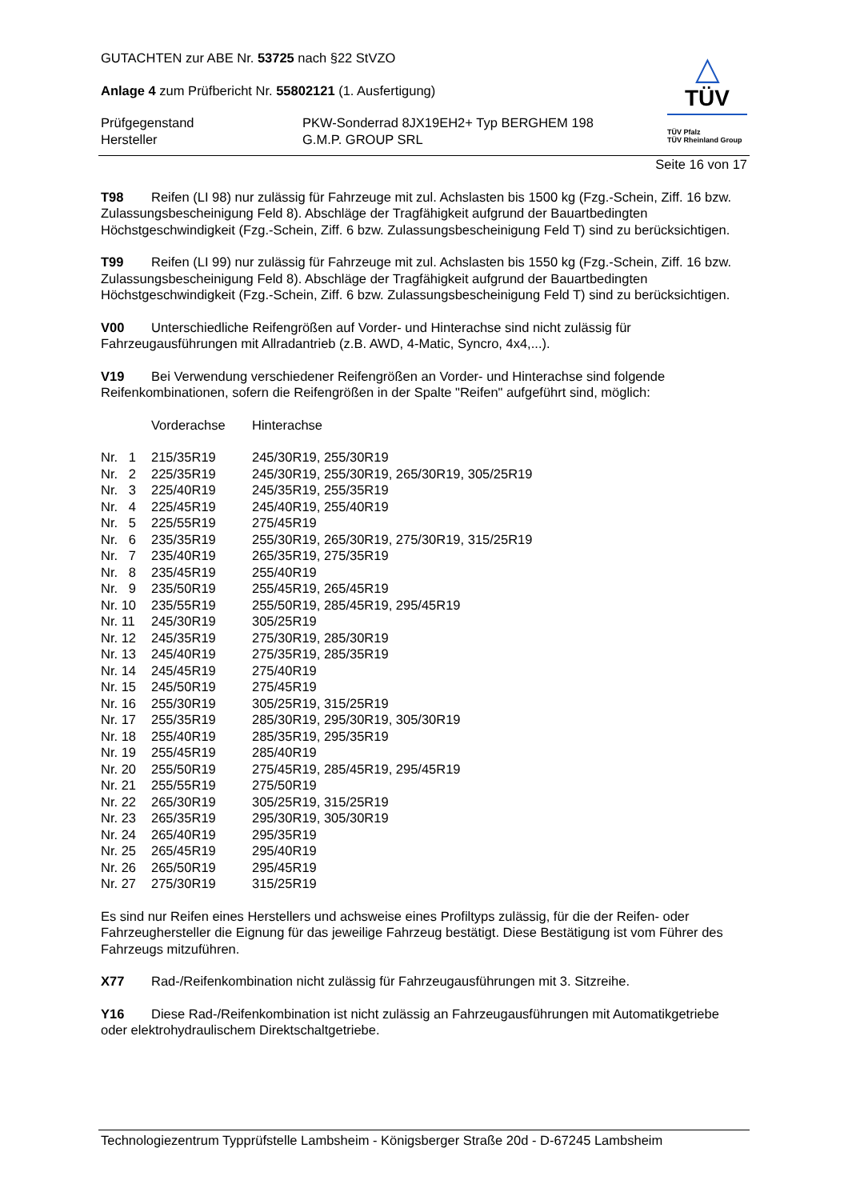GUTACHTEN zur ABE Nr. 53725 nach §22 StVZO
Anlage 4 zum Prüfbericht Nr. 55802121 (1. Ausfertigung)
| Prüfgegenstand | PKW-Sonderrad 8JX19EH2+ Typ BERGHEM 198 |
| Hersteller | G.M.P. GROUP SRL |
△
TÜV
TÜV Pfalz
TÜV Rheinland Group
Seite 16 von 17
T98 Reifen (LI 98) nur zulässig für Fahrzeuge mit zul. Achslasten bis 1500 kg (Fzg.-Schein, Ziff. 16 bzw. Zulassungsbescheinigung Feld 8). Abschläge der Tragfähigkeit aufgrund der Bauartbedingten Höchstgeschwindigkeit (Fzg.-Schein, Ziff. 6 bzw. Zulassungsbescheinigung Feld T) sind zu berücksichtigen.
T99 Reifen (LI 99) nur zulässig für Fahrzeuge mit zul. Achslasten bis 1550 kg (Fzg.-Schein, Ziff. 16 bzw. Zulassungsbescheinigung Feld 8). Abschläge der Tragfähigkeit aufgrund der Bauartbedingten Höchstgeschwindigkeit (Fzg.-Schein, Ziff. 6 bzw. Zulassungsbescheinigung Feld T) sind zu berücksichtigen.
V00 Unterschiedliche Reifengrößen auf Vorder- und Hinterachse sind nicht zulässig für Fahrzeugausführungen mit Allradantrieb (z.B. AWD, 4-Matic, Syncro, 4x4,...).
V19 Bei Verwendung verschiedener Reifengrößen an Vorder- und Hinterachse sind folgende Reifenkombinationen, sofern die Reifengrößen in der Spalte "Reifen" aufgeführt sind, möglich:
| | Vorderachse | Hinterachse |
| Nr. 1 | 215/35R19 | 245/30R19, 255/30R19 |
| Nr. 2 | 225/35R19 | 245/30R19, 255/30R19, 265/30R19, 305/25R19 |
| Nr. 3 | 225/40R19 | 245/35R19, 255/35R19 |
| Nr. 4 | 225/45R19 | 245/40R19, 255/40R19 |
| Nr. 5 | 225/55R19 | 275/45R19 |
| Nr. 6 | 235/35R19 | 255/30R19, 265/30R19, 275/30R19, 315/25R19 |
| Nr. 7 | 235/40R19 | 265/35R19, 275/35R19 |
| Nr. 8 | 235/45R19 | 255/40R19 |
| Nr. 9 | 235/50R19 | 255/45R19, 265/45R19 |
| Nr. 10 | 235/55R19 | 255/50R19, 285/45R19, 295/45R19 |
| Nr. 11 | 245/30R19 | 305/25R19 |
| Nr. 12 | 245/35R19 | 275/30R19, 285/30R19 |
| Nr. 13 | 245/40R19 | 275/35R19, 285/35R19 |
| Nr. 14 | 245/45R19 | 275/40R19 |
| Nr. 15 | 245/50R19 | 275/45R19 |
| Nr. 16 | 255/30R19 | 305/25R19, 315/25R19 |
| Nr. 17 | 255/35R19 | 285/30R19, 295/30R19, 305/30R19 |
| Nr. 18 | 255/40R19 | 285/35R19, 295/35R19 |
| Nr. 19 | 255/45R19 | 285/40R19 |
| Nr. 20 | 255/50R19 | 275/45R19, 285/45R19, 295/45R19 |
| Nr. 21 | 255/55R19 | 275/50R19 |
| Nr. 22 | 265/30R19 | 305/25R19, 315/25R19 |
| Nr. 23 | 265/35R19 | 295/30R19, 305/30R19 |
| Nr. 24 | 265/40R19 | 295/35R19 |
| Nr. 25 | 265/45R19 | 295/40R19 |
| Nr. 26 | 265/50R19 | 295/45R19 |
| Nr. 27 | 275/30R19 | 315/25R19 |
Es sind nur Reifen eines Herstellers und achsweise eines Profiltyps zulässig, für die der Reifen- oder Fahrzeughersteller die Eignung für das jeweilige Fahrzeug bestätigt. Diese Bestätigung ist vom Führer des Fahrzeugs mitzuführen.
X77 Rad-/Reifenkombination nicht zulässig für Fahrzeugausführungen mit 3. Sitzreihe.
Y16 Diese Rad-/Reifenkombination ist nicht zulässig an Fahrzeugausführungen mit Automatikgetriebe oder elektrohydraulischem Direktschaltgetriebe.
Technologiezentrum Typprüfstelle Lambsheim - Königsberger Straße 20d - D-67245 Lambsheim